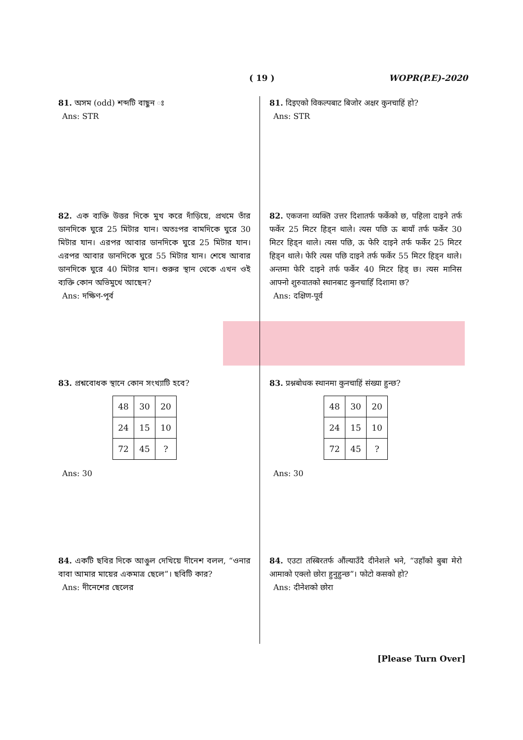( 19 ) WOPR(P.E)-2020
81. অসম (odd) শব্দটি বাছুন ঃ
Ans: STR
82. এক ব্যক্তি উত্তর দিকে মুখ করে দাঁড়িয়ে, প্রথমে তাঁর ডানদিকে ঘুরে 25 মিটার যান। অতঃপর বামদিকে ঘুরে 30 মিটার যান। এরপর আবার ডানদিকে ঘুরে 25 মিটার যান। এরপর আবার ডানদিকে ঘুরে 55 মিটার যান। শেষে আবার ডানদিকে ঘুরে 40 মিটার যান। শুরুর স্থান থেকে এখন ওই ব্যক্তি কোন অভিমুখে আছেন?
Ans: দক্ষিণ-পূর্ব
83. প্রশ্নবোধক স্থানে কোন সংখ্যাটি হবে?
| 48 | 30 | 20 |
| 24 | 15 | 10 |
| 72 | 45 | ? |
Ans: 30
84. একটি ছবির দিকে আঙুল দেখিয়ে দীনেশ বলল, “ওনার বাবা আমার মায়ের একমাত্র ছেলে”। ছবিটি কার?
Ans: দীনেশের ছেলের
81. दिइएको विकल्पबाट बिजोर अक्षर कुनचाहिं हो?
Ans: STR
82. एकजना व्यक्ति उत्तर दिशातर्फ फर्केको छ, पहिला दाइने तर्फ फर्केर 25 मिटर हिड्न थाले। त्यस पछि ऊ बायाँ तर्फ फर्केर 30 मिटर हिड्न थाले। त्यस पछि, ऊ फेरि दाइने तर्फ फर्केर 25 मिटर हिड्न थाले। फेरि त्यस पछि दाइने तर्फ फर्केर 55 मिटर हिड्न थाले। अन्तमा फेरि दाइने तर्फ फर्केर 40 मिटर हिड् छ। त्यस मानिस आफ्नो शुरुवातको स्थानबाट कुनचाहिँ दिशामा छ?
Ans: दक्षिण-पूर्व
83. प्रश्नबोधक स्थानमा कुनचाहिं संख्या हुन्छ?
| 48 | 30 | 20 |
| 24 | 15 | 10 |
| 72 | 45 | ? |
Ans: 30
84. एउटा तस्बिरतर्फ औंल्याउँदै दीनेशले भने, “उहाँको बुबा मेरो आमाको एक्लो छोरा हुनुहुन्छ”। फोटो कसको हो?
Ans: दीनेशको छोरा
[Please Turn Over]